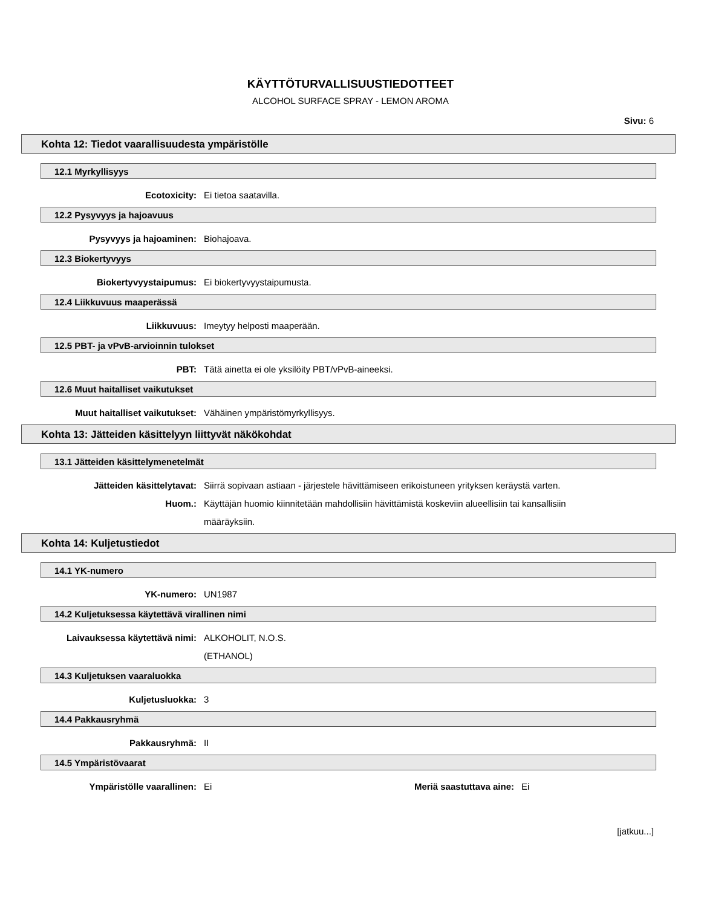KÄYTTÖTURVALLISUUSTIEDOTTEET
ALCOHOL SURFACE SPRAY - LEMON AROMA
Sivu: 6
Kohta 12: Tiedot vaarallisuudesta ympäristölle
12.1 Myrkyllisyys
Ecotoxicity: Ei tietoa saatavilla.
12.2 Pysyvyys ja hajoavuus
Pysyvyys ja hajoaminen: Biohajoava.
12.3 Biokertyvyys
Biokertyvyystaipumus: Ei biokertyvyystaipumusta.
12.4 Liikkuvuus maaperässä
Liikkuvuus: Imeytyy helposti maaperään.
12.5 PBT- ja vPvB-arvioinnin tulokset
PBT: Tätä ainetta ei ole yksilöity PBT/vPvB-aineeksi.
12.6 Muut haitalliset vaikutukset
Muut haitalliset vaikutukset: Vähäinen ympäristömyrkyllisyys.
Kohta 13: Jätteiden käsittelyyn liittyvät näkökohdat
13.1 Jätteiden käsittelymenetelmät
Jätteiden käsittelytavat: Siirrä sopivaan astiaan - järjestele hävittämiseen erikoistuneen yrityksen keräystä varten.
Huom.: Käyttäjän huomio kiinnitetään mahdollisiin hävittämistä koskeviin alueellisiin tai kansallisiin määräyksiin.
Kohta 14: Kuljetustiedot
14.1 YK-numero
YK-numero: UN1987
14.2 Kuljetuksessa käytettävä virallinen nimi
Laivauksessa käytettävä nimi: ALKOHOLIT, N.O.S.
(ETHANOL)
14.3 Kuljetuksen vaaraluokka
Kuljetusluokka: 3
14.4 Pakkausryhmä
Pakkausryhmä: II
14.5 Ympäristövaarat
Ympäristölle vaarallinen: Ei Meriä saastuttava aine: Ei
[jatkuu...]